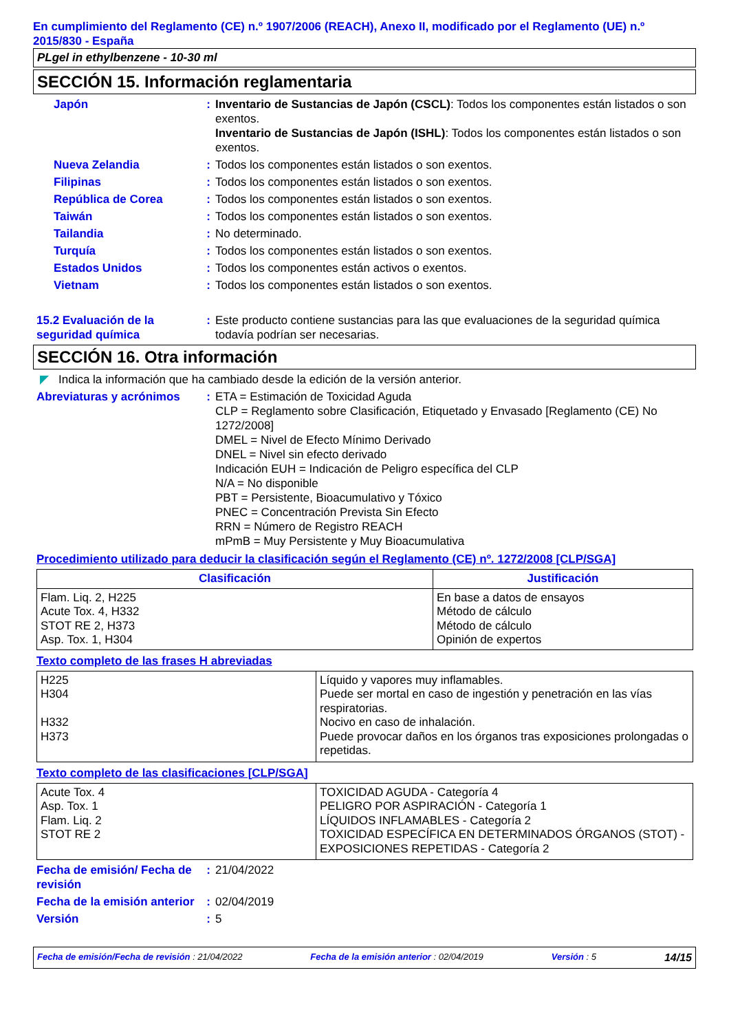En cumplimiento del Reglamento (CE) n.º 1907/2006 (REACH), Anexo II, modificado por el Reglamento (UE) n.º 2015/830 - España
PLgel in ethylbenzene - 10-30 ml
SECCIÓN 15. Información reglamentaria
Japón : Inventario de Sustancias de Japón (CSCL): Todos los componentes están listados o son exentos.
Inventario de Sustancias de Japón (ISHL): Todos los componentes están listados o son exentos.
Nueva Zelandia : Todos los componentes están listados o son exentos.
Filipinas : Todos los componentes están listados o son exentos.
República de Corea : Todos los componentes están listados o son exentos.
Taiwán : Todos los componentes están listados o son exentos.
Tailandia : No determinado.
Turquía : Todos los componentes están listados o son exentos.
Estados Unidos : Todos los componentes están activos o exentos.
Vietnam : Todos los componentes están listados o son exentos.
15.2 Evaluación de la seguridad química
: Este producto contiene sustancias para las que evaluaciones de la seguridad química todavía podrían ser necesarias.
SECCIÓN 16. Otra información
◤ Indica la información que ha cambiado desde la edición de la versión anterior.
Abreviaturas y acrónimos
: ETA = Estimación de Toxicidad Aguda
CLP = Reglamento sobre Clasificación, Etiquetado y Envasado [Reglamento (CE) No 1272/2008]
DMEL = Nivel de Efecto Mínimo Derivado
DNEL = Nivel sin efecto derivado
Indicación EUH = Indicación de Peligro específica del CLP
N/A = No disponible
PBT = Persistente, Bioacumulativo y Tóxico
PNEC = Concentración Prevista Sin Efecto
RRN = Número de Registro REACH
mPmB = Muy Persistente y Muy Bioacumulativa
Procedimiento utilizado para deducir la clasificación según el Reglamento (CE) nº. 1272/2008 [CLP/SGA]
| Clasificación | Justificación |
| --- | --- |
| Flam. Liq. 2, H225 Acute Tox. 4, H332 STOT RE 2, H373 Asp. Tox. 1, H304 | En base a datos de ensayos Método de cálculo Método de cálculo Opinión de expertos |
Texto completo de las frases H abreviadas
| H225 H304 H332 H373 | Líquido y vapores muy inflamables. Puede ser mortal en caso de ingestión y penetración en las vías respiratorias. Nocivo en caso de inhalación. Puede provocar daños en los órganos tras exposiciones prolongadas o repetidas. |
Texto completo de las clasificaciones [CLP/SGA]
| Acute Tox. 4 Asp. Tox. 1 Flam. Liq. 2 STOT RE 2 | TOXICIDAD AGUDA - Categoría 4 PELIGRO POR ASPIRACIÓN - Categoría 1 LÍQUIDOS INFLAMABLES - Categoría 2 TOXICIDAD ESPECÍFICA EN DETERMINADOS ÓRGANOS (STOT) - EXPOSICIONES REPETIDAS - Categoría 2 |
Fecha de emisión/ Fecha de revisión
: 21/04/2022
Fecha de la emisión anterior
: 02/04/2019
Versión : 5
Fecha de emisión/Fecha de revisión : 21/04/2022 Fecha de la emisión anterior : 02/04/2019 Versión : 5 14/15